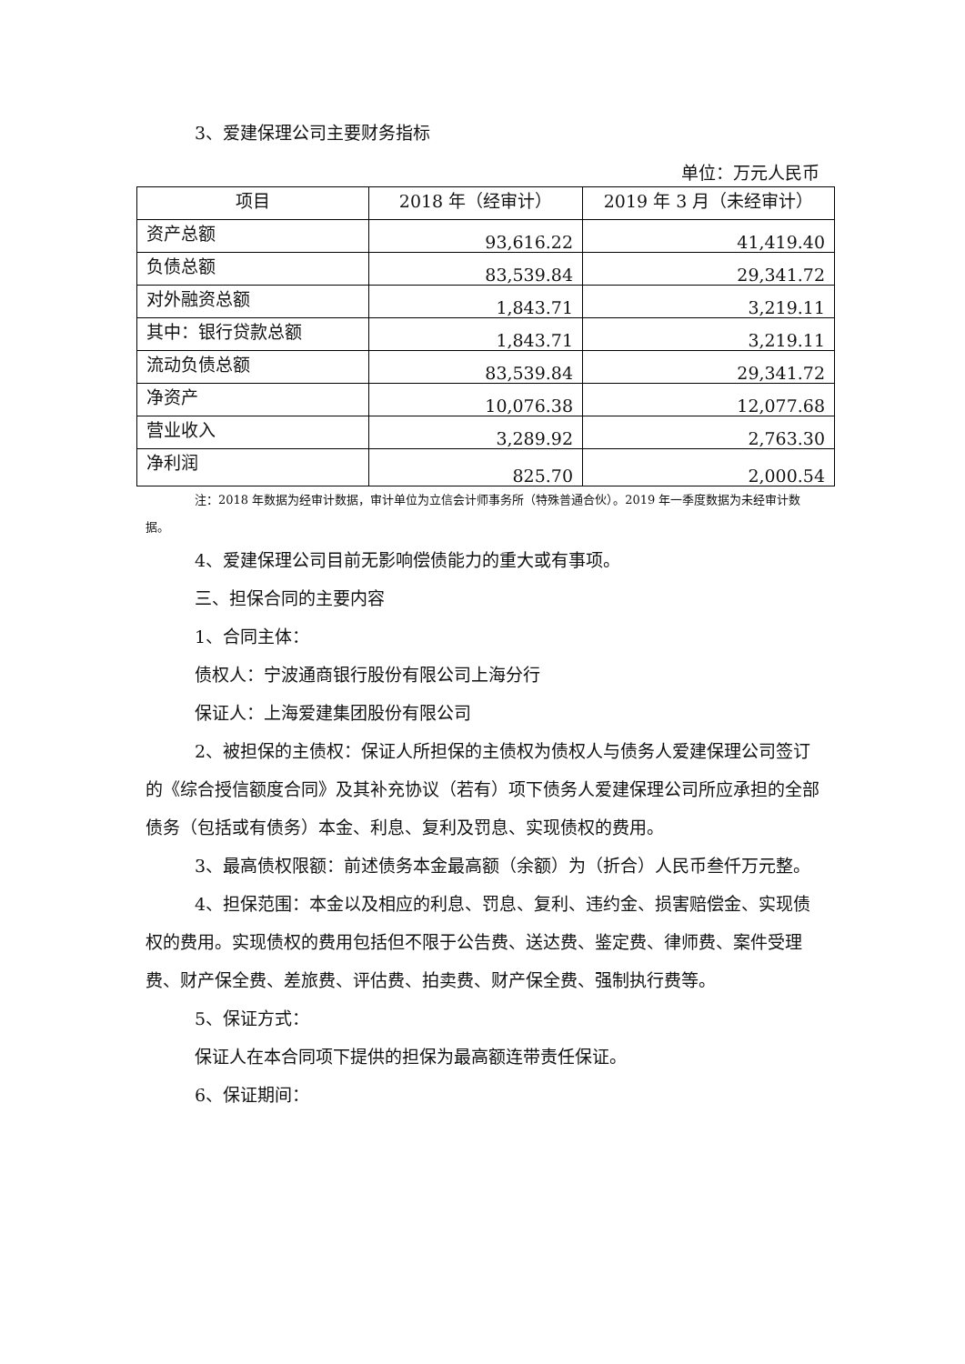3、爱建保理公司主要财务指标
单位：万元人民币
| 项目 | 2018 年（经审计） | 2019 年 3 月（未经审计） |
| --- | --- | --- |
| 资产总额 | 93,616.22 | 41,419.40 |
| 负债总额 | 83,539.84 | 29,341.72 |
| 对外融资总额 | 1,843.71 | 3,219.11 |
| 其中：银行贷款总额 | 1,843.71 | 3,219.11 |
| 流动负债总额 | 83,539.84 | 29,341.72 |
| 净资产 | 10,076.38 | 12,077.68 |
| 营业收入 | 3,289.92 | 2,763.30 |
| 净利润 | 825.70 | 2,000.54 |
注：2018 年数据为经审计数据，审计单位为立信会计师事务所（特殊普通合伙）。2019 年一季度数据为未经审计数据。
4、爱建保理公司目前无影响偿债能力的重大或有事项。
三、担保合同的主要内容
1、合同主体：
债权人：宁波通商银行股份有限公司上海分行
保证人：上海爱建集团股份有限公司
2、被担保的主债权：保证人所担保的主债权为债权人与债务人爱建保理公司签订的《综合授信额度合同》及其补充协议（若有）项下债务人爱建保理公司所应承担的全部债务（包括或有债务）本金、利息、复利及罚息、实现债权的费用。
3、最高债权限额：前述债务本金最高额（余额）为（折合）人民币叁仟万元整。
4、担保范围：本金以及相应的利息、罚息、复利、违约金、损害赔偿金、实现债权的费用。实现债权的费用包括但不限于公告费、送达费、鉴定费、律师费、案件受理费、财产保全费、差旅费、评估费、拍卖费、财产保全费、强制执行费等。
5、保证方式：
保证人在本合同项下提供的担保为最高额连带责任保证。
6、保证期间：